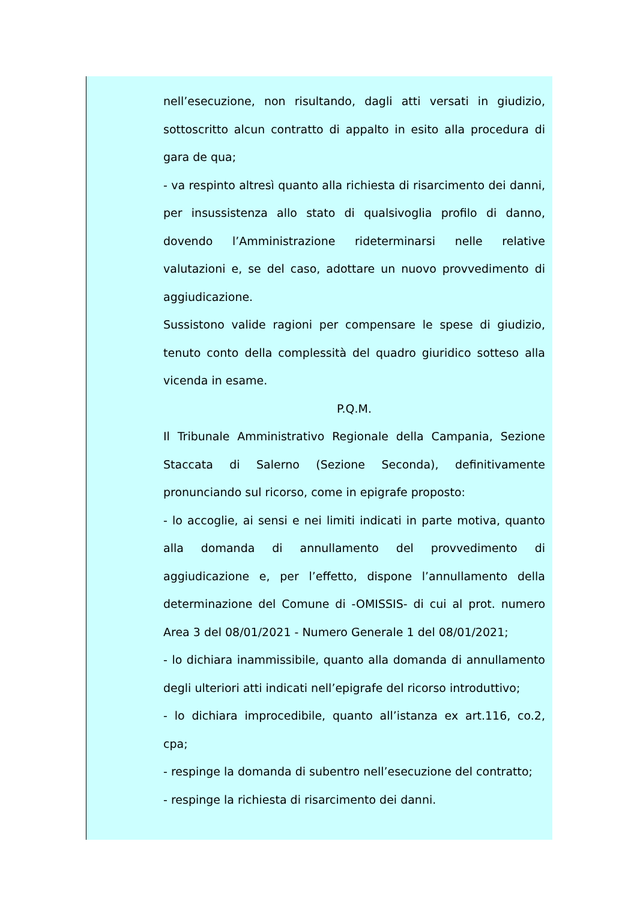nell’esecuzione, non risultando, dagli atti versati in giudizio, sottoscritto alcun contratto di appalto in esito alla procedura di gara de qua;
- va respinto altresì quanto alla richiesta di risarcimento dei danni, per insussistenza allo stato di qualsivoglia profilo di danno, dovendo l’Amministrazione rideterminarsi nelle relative valutazioni e, se del caso, adottare un nuovo provvedimento di aggiudicazione.
Sussistono valide ragioni per compensare le spese di giudizio, tenuto conto della complessità del quadro giuridico sotteso alla vicenda in esame.
P.Q.M.
Il Tribunale Amministrativo Regionale della Campania, Sezione Staccata di Salerno (Sezione Seconda), definitivamente pronunciando sul ricorso, come in epigrafe proposto:
- lo accoglie, ai sensi e nei limiti indicati in parte motiva, quanto alla domanda di annullamento del provvedimento di aggiudicazione e, per l’effetto, dispone l’annullamento della determinazione del Comune di -OMISSIS- di cui al prot. numero Area 3 del 08/01/2021 - Numero Generale 1 del 08/01/2021;
- lo dichiara inammissibile, quanto alla domanda di annullamento degli ulteriori atti indicati nell’epigrafe del ricorso introduttivo;
- lo dichiara improcedibile, quanto all’istanza ex art.116, co.2, cpa;
- respinge la domanda di subentro nell’esecuzione del contratto;
- respinge la richiesta di risarcimento dei danni.